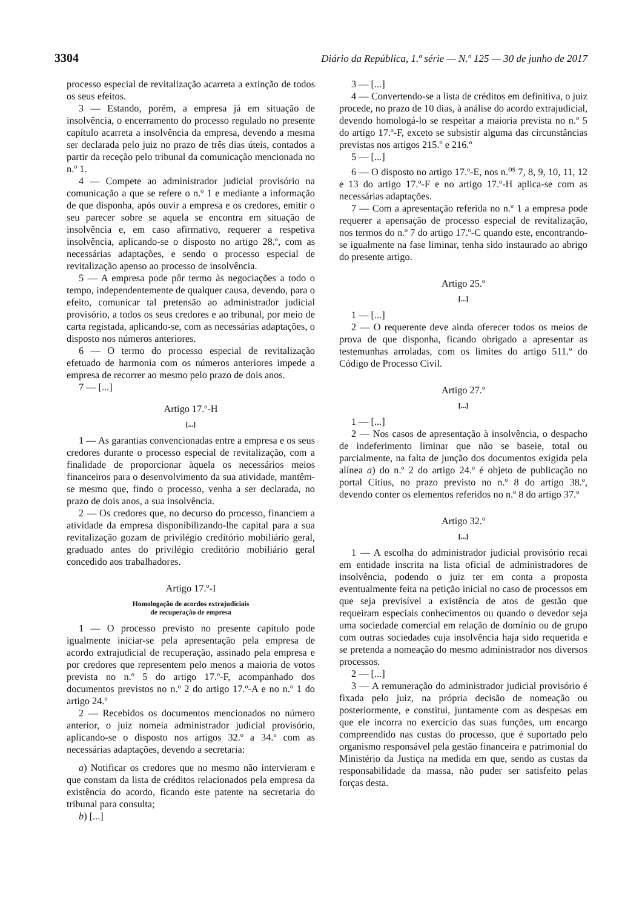3304 Diário da República, 1.ª série — N.º 125 — 30 de junho de 2017
processo especial de revitalização acarreta a extinção de todos os seus efeitos.
3 — Estando, porém, a empresa já em situação de insolvência, o encerramento do processo regulado no presente capítulo acarreta a insolvência da empresa, devendo a mesma ser declarada pelo juiz no prazo de três dias úteis, contados a partir da receção pelo tribunal da comunicação mencionada no n.º 1.
4 — Compete ao administrador judicial provisório na comunicação a que se refere o n.º 1 e mediante a informação de que disponha, após ouvir a empresa e os credores, emitir o seu parecer sobre se aquela se encontra em situação de insolvência e, em caso afirmativo, requerer a respetiva insolvência, aplicando-se o disposto no artigo 28.º, com as necessárias adaptações, e sendo o processo especial de revitalização apenso ao processo de insolvência.
5 — A empresa pode pôr termo às negociações a todo o tempo, independentemente de qualquer causa, devendo, para o efeito, comunicar tal pretensão ao administrador judicial provisório, a todos os seus credores e ao tribunal, por meio de carta registada, aplicando-se, com as necessárias adaptações, o disposto nos números anteriores.
6 — O termo do processo especial de revitalização efetuado de harmonia com os números anteriores impede a empresa de recorrer ao mesmo pelo prazo de dois anos.
7 — [...]
Artigo 17.º-H
[...]
1 — As garantias convencionadas entre a empresa e os seus credores durante o processo especial de revitalização, com a finalidade de proporcionar àquela os necessários meios financeiros para o desenvolvimento da sua atividade, mantêm-se mesmo que, findo o processo, venha a ser declarada, no prazo de dois anos, a sua insolvência.
2 — Os credores que, no decurso do processo, financiem a atividade da empresa disponibilizando-lhe capital para a sua revitalização gozam de privilégio creditório mobiliário geral, graduado antes do privilégio creditório mobiliário geral concedido aos trabalhadores.
Artigo 17.º-I
Homologação de acordos extrajudiciais
de recuperação de empresa
1 — O processo previsto no presente capítulo pode igualmente iniciar-se pela apresentação pela empresa de acordo extrajudicial de recuperação, assinado pela empresa e por credores que representem pelo menos a maioria de votos prevista no n.º 5 do artigo 17.º-F, acompanhado dos documentos previstos no n.º 2 do artigo 17.º-A e no n.º 1 do artigo 24.º
2 — Recebidos os documentos mencionados no número anterior, o juiz nomeia administrador judicial provisório, aplicando-se o disposto nos artigos 32.º a 34.º com as necessárias adaptações, devendo a secretaria:
a) Notificar os credores que no mesmo não intervieram e que constam da lista de créditos relacionados pela empresa da existência do acordo, ficando este patente na secretaria do tribunal para consulta;
b) [...]
3 — [...]
4 — Convertendo-se a lista de créditos em definitiva, o juiz procede, no prazo de 10 dias, à análise do acordo extrajudicial, devendo homologá-lo se respeitar a maioria prevista no n.º 5 do artigo 17.º-F, exceto se subsistir alguma das circunstâncias previstas nos artigos 215.º e 216.º
5 — [...]
6 — O disposto no artigo 17.º-E, nos n.<sup>os</sup> 7, 8, 9, 10, 11, 12 e 13 do artigo 17.º-F e no artigo 17.º-H aplica-se com as necessárias adaptações.
7 — Com a apresentação referida no n.º 1 a empresa pode requerer a apensação de processo especial de revitalização, nos termos do n.º 7 do artigo 17.º-C quando este, encontrando-se igualmente na fase liminar, tenha sido instaurado ao abrigo do presente artigo.
Artigo 25.º
[...]
1 — [...]
2 — O requerente deve ainda oferecer todos os meios de prova de que disponha, ficando obrigado a apresentar as testemunhas arroladas, com os limites do artigo 511.º do Código de Processo Civil.
Artigo 27.º
[...]
1 — [...]
2 — Nos casos de apresentação à insolvência, o despacho de indeferimento liminar que não se baseie, total ou parcialmente, na falta de junção dos documentos exigida pela alínea a) do n.º 2 do artigo 24.º é objeto de publicação no portal Citius, no prazo previsto no n.º 8 do artigo 38.º, devendo conter os elementos referidos no n.º 8 do artigo 37.º
Artigo 32.º
[...]
1 — A escolha do administrador judicial provisório recai em entidade inscrita na lista oficial de administradores de insolvência, podendo o juiz ter em conta a proposta eventualmente feita na petição inicial no caso de processos em que seja previsível a existência de atos de gestão que requeiram especiais conhecimentos ou quando o devedor seja uma sociedade comercial em relação de domínio ou de grupo com outras sociedades cuja insolvência haja sido requerida e se pretenda a nomeação do mesmo administrador nos diversos processos.
2 — [...]
3 — A remuneração do administrador judicial provisório é fixada pelo juiz, na própria decisão de nomeação ou posteriormente, e constitui, juntamente com as despesas em que ele incorra no exercício das suas funções, um encargo compreendido nas custas do processo, que é suportado pelo organismo responsável pela gestão financeira e patrimonial do Ministério da Justiça na medida em que, sendo as custas da responsabilidade da massa, não puder ser satisfeito pelas forças desta.